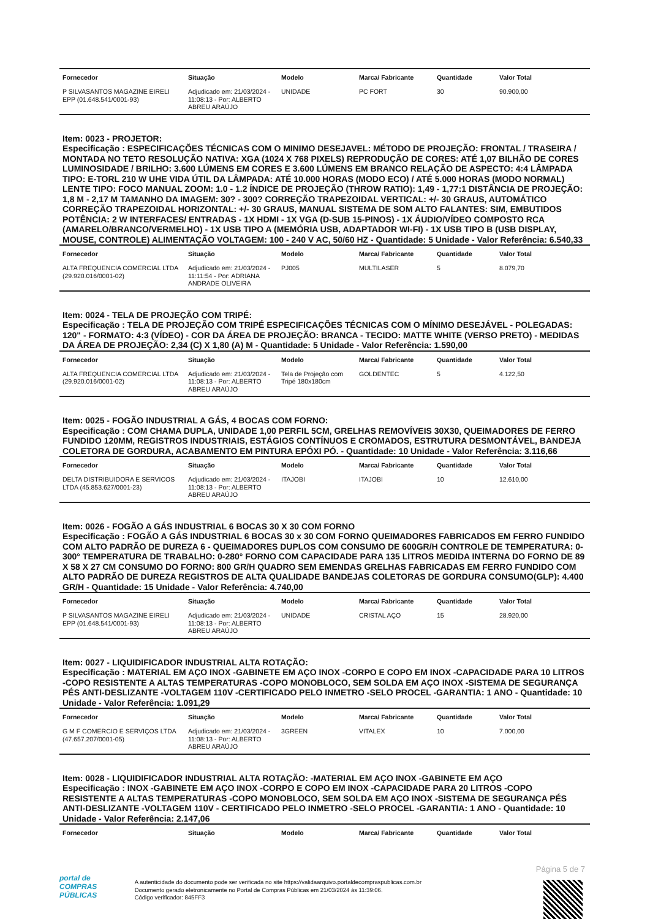| Fornecedor | Situação | Modelo | Marca/ Fabricante | Quantidade | Valor Total |
| --- | --- | --- | --- | --- | --- |
| P SILVASANTOS MAGAZINE EIRELI EPP (01.648.541/0001-93) | Adjudicado em: 21/03/2024 - 11:08:13 - Por: ALBERTO ABREU ARAÚJO | UNIDADE | PC FORT | 30 | 90.900,00 |
Item: 0023 - PROJETOR:
Especificação : ESPECIFICAÇÕES TÉCNICAS COM O MINIMO DESEJAVEL: MÉTODO DE PROJEÇÃO: FRONTAL / TRASEIRA / MONTADA NO TETO RESOLUÇÃO NATIVA: XGA (1024 X 768 PIXELS) REPRODUÇÃO DE CORES: ATÉ 1,07 BILHÃO DE CORES LUMINOSIDADE / BRILHO: 3.600 LÚMENS EM CORES E 3.600 LÚMENS EM BRANCO RELAÇÃO DE ASPECTO: 4:4 LÂMPADA TIPO: E-TORL 210 W UHE VIDA ÚTIL DA LÂMPADA: ATÉ 10.000 HORAS (MODO ECO) / ATÉ 5.000 HORAS (MODO NORMAL) LENTE TIPO: FOCO MANUAL ZOOM: 1.0 - 1.2 ÍNDICE DE PROJEÇÃO (THROW RATIO): 1,49 - 1,77:1 DISTÂNCIA DE PROJEÇÃO: 1,8 M - 2,17 M TAMANHO DA IMAGEM: 30? - 300? CORREÇÃO TRAPEZOIDAL VERTICAL: +/- 30 GRAUS, AUTOMÁTICO CORREÇÃO TRAPEZOIDAL HORIZONTAL: +/- 30 GRAUS, MANUAL SISTEMA DE SOM ALTO FALANTES: SIM, EMBUTIDOS POTÊNCIA: 2 W INTERFACES/ ENTRADAS - 1X HDMI - 1X VGA (D-SUB 15-PINOS) - 1X ÁUDIO/VÍDEO COMPOSTO RCA (AMARELO/BRANCO/VERMELHO) - 1X USB TIPO A (MEMÓRIA USB, ADAPTADOR WI-FI) - 1X USB TIPO B (USB DISPLAY, MOUSE, CONTROLE) ALIMENTAÇÃO VOLTAGEM: 100 - 240 V AC, 50/60 HZ - Quantidade: 5 Unidade - Valor Referência: 6.540,33
| Fornecedor | Situação | Modelo | Marca/ Fabricante | Quantidade | Valor Total |
| --- | --- | --- | --- | --- | --- |
| ALTA FREQUENCIA COMERCIAL LTDA (29.920.016/0001-02) | Adjudicado em: 21/03/2024 - 11:11:54 - Por: ADRIANA ANDRADE OLIVEIRA | PJ005 | MULTILASER | 5 | 8.079,70 |
Item: 0024 - TELA DE PROJEÇÃO COM TRIPÉ:
Especificação : TELA DE PROJEÇÃO COM TRIPÉ ESPECIFICAÇÕES TÉCNICAS COM O MÍNIMO DESEJÁVEL - POLEGADAS: 120" - FORMATO: 4:3 (VÍDEO) - COR DA ÁREA DE PROJEÇÃO: BRANCA - TECIDO: MATTE WHITE (VERSO PRETO) - MEDIDAS DA ÁREA DE PROJEÇÃO: 2,34 (C) X 1,80 (A) M - Quantidade: 5 Unidade - Valor Referência: 1.590,00
| Fornecedor | Situação | Modelo | Marca/ Fabricante | Quantidade | Valor Total |
| --- | --- | --- | --- | --- | --- |
| ALTA FREQUENCIA COMERCIAL LTDA (29.920.016/0001-02) | Adjudicado em: 21/03/2024 - 11:08:13 - Por: ALBERTO ABREU ARAÚJO | Tela de Projeção com Tripé 180x180cm | GOLDENTEC | 5 | 4.122,50 |
Item: 0025 - FOGÃO INDUSTRIAL A GÁS, 4 BOCAS COM FORNO:
Especificação : COM CHAMA DUPLA, UNIDADE 1,00 PERFIL 5CM, GRELHAS REMOVÍVEIS 30X30, QUEIMADORES DE FERRO FUNDIDO 120MM, REGISTROS INDUSTRIAIS, ESTÁGIOS CONTÍNUOS E CROMADOS, ESTRUTURA DESMONTÁVEL, BANDEJA COLETORA DE GORDURA, ACABAMENTO EM PINTURA EPÓXI PÓ. - Quantidade: 10 Unidade - Valor Referência: 3.116,66
| Fornecedor | Situação | Modelo | Marca/ Fabricante | Quantidade | Valor Total |
| --- | --- | --- | --- | --- | --- |
| DELTA DISTRIBUIDORA E SERVICOS LTDA (45.853.627/0001-23) | Adjudicado em: 21/03/2024 - 11:08:13 - Por: ALBERTO ABREU ARAÚJO | ITAJOBI | ITAJOBI | 10 | 12.610,00 |
Item: 0026 - FOGÃO A GÁS INDUSTRIAL 6 BOCAS 30 X 30 COM FORNO
Especificação : FOGÃO A GÁS INDUSTRIAL 6 BOCAS 30 x 30 COM FORNO QUEIMADORES FABRICADOS EM FERRO FUNDIDO COM ALTO PADRÃO DE DUREZA 6 - QUEIMADORES DUPLOS COM CONSUMO DE 600GR/H CONTROLE DE TEMPERATURA: 0-300° TEMPERATURA DE TRABALHO: 0-280° FORNO COM CAPACIDADE PARA 135 LITROS MEDIDA INTERNA DO FORNO DE 89 X 58 X 27 CM CONSUMO DO FORNO: 800 GR/H QUADRO SEM EMENDAS GRELHAS FABRICADAS EM FERRO FUNDIDO COM ALTO PADRÃO DE DUREZA REGISTROS DE ALTA QUALIDADE BANDEJAS COLETORAS DE GORDURA CONSUMO(GLP): 4.400 GR/H - Quantidade: 15 Unidade - Valor Referência: 4.740,00
| Fornecedor | Situação | Modelo | Marca/ Fabricante | Quantidade | Valor Total |
| --- | --- | --- | --- | --- | --- |
| P SILVASANTOS MAGAZINE EIRELI EPP (01.648.541/0001-93) | Adjudicado em: 21/03/2024 - 11:08:13 - Por: ALBERTO ABREU ARAÚJO | UNIDADE | CRISTAL AÇO | 15 | 28.920,00 |
Item: 0027 - LIQUIDIFICADOR INDUSTRIAL ALTA ROTAÇÃO:
Especificação : MATERIAL EM AÇO INOX -GABINETE EM AÇO INOX -CORPO E COPO EM INOX -CAPACIDADE PARA 10 LITROS -COPO RESISTENTE A ALTAS TEMPERATURAS -COPO MONOBLOCO, SEM SOLDA EM AÇO INOX -SISTEMA DE SEGURANÇA PÉS ANTI-DESLIZANTE -VOLTAGEM 110V -CERTIFICADO PELO INMETRO -SELO PROCEL -GARANTIA: 1 ANO - Quantidade: 10 Unidade - Valor Referência: 1.091,29
| Fornecedor | Situação | Modelo | Marca/ Fabricante | Quantidade | Valor Total |
| --- | --- | --- | --- | --- | --- |
| G M F COMERCIO E SERVIÇOS LTDA (47.657.207/0001-05) | Adjudicado em: 21/03/2024 - 11:08:13 - Por: ALBERTO ABREU ARAÚJO | 3GREEN | VITALEX | 10 | 7.000,00 |
Item: 0028 - LIQUIDIFICADOR INDUSTRIAL ALTA ROTAÇÃO: -MATERIAL EM AÇO INOX -GABINETE EM AÇO
Especificação : INOX -GABINETE EM AÇO INOX -CORPO E COPO EM INOX -CAPACIDADE PARA 20 LITROS -COPO RESISTENTE A ALTAS TEMPERATURAS -COPO MONOBLOCO, SEM SOLDA EM AÇO INOX -SISTEMA DE SEGURANÇA PÉS ANTI-DESLIZANTE -VOLTAGEM 110V - CERTIFICADO PELO INMETRO -SELO PROCEL -GARANTIA: 1 ANO - Quantidade: 10 Unidade - Valor Referência: 2.147,06
| Fornecedor | Situação | Modelo | Marca/ Fabricante | Quantidade | Valor Total |
| --- | --- | --- | --- | --- | --- |
Página 5 de 7
portal de
COMPRAS
PÚBLICAS
A autenticidade do documento pode ser verificada no site https://validaarquivo.portaldecompraspublicas.com.br
Documento gerado eletronicamente no Portal de Compras Públicas em 21/03/2024 às 11:39:06.
Código verificador: 845FF3